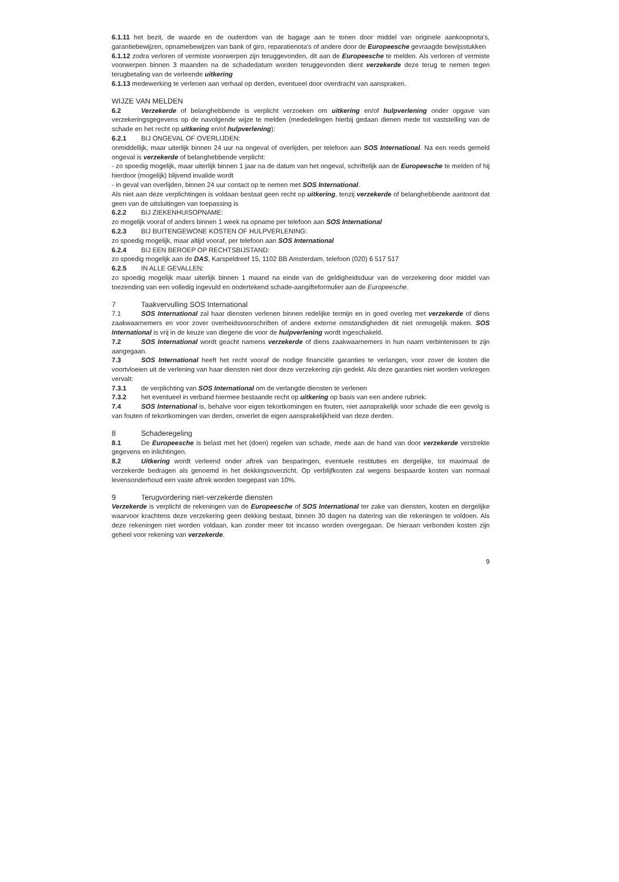6.1.11 het bezit, de waarde en de ouderdom van de bagage aan te tonen door middel van originele aankoopnota's, garantiebewijzen, opnamebewijzen van bank of giro, reparatienota's of andere door de Europeesche gevraagde bewijsstukken
6.1.12 zodra verloren of vermiste voorwerpen zijn teruggevonden, dit aan de Europeesche te melden. Als verloren of vermiste voorwerpen binnen 3 maanden na de schadedatum worden teruggevonden dient verzekerde deze terug te nemen tegen terugbetaling van de verleende uitkering
6.1.13 medewerking te verlenen aan verhaal op derden, eventueel door overdracht van aanspraken.
WIJZE VAN MELDEN
6.2 Verzekerde of belanghebbende is verplicht verzoeken om uitkering en/of hulpverlening onder opgave van verzekeringsgegevens op de navolgende wijze te melden (mededelingen hierbij gedaan dienen mede tot vaststelling van de schade en het recht op uitkering en/of hulpverlening):
6.2.1 BIJ ONGEVAL OF OVERLIJDEN:
onmiddellijk, maar uiterlijk binnen 24 uur na ongeval of overlijden, per telefoon aan SOS International. Na een reeds gemeld ongeval is verzekerde of belanghebbende verplicht:
- zo spoedig mogelijk, maar uiterlijk binnen 1 jaar na de datum van het ongeval, schriftelijk aan de Europeesche te melden of hij hierdoor (mogelijk) blijvend invalide wordt
- in geval van overlijden, binnen 24 uur contact op te nemen met SOS International.
Als niet aan deze verplichtingen is voldaan bestaat geen recht op uitkering, tenzij verzekerde of belanghebbende aantoont dat geen van de uitsluitingen van toepassing is
6.2.2 BIJ ZIEKENHUISOPNAME:
zo mogelijk vooraf of anders binnen 1 week na opname per telefoon aan SOS International
6.2.3 BIJ BUITENGEWONE KOSTEN OF HULPVERLENING:
zo spoedig mogelijk, maar altijd vooraf, per telefoon aan SOS International
6.2.4 BIJ EEN BEROEP OP RECHTSBIJSTAND:
zo spoedig mogelijk aan de DAS, Karspeldreef 15, 1102 BB Amsterdam, telefoon (020) 6 517 517
6.2.5 IN ALLE GEVALLEN:
zo spoedig mogelijk maar uiterlijk binnen 1 maand na einde van de geldigheidsduur van de verzekering door middel van toezending van een volledig ingevuld en ondertekend schade-aangifteformulier aan de Europeesche.
7 Taakvervulling SOS International
7.1 SOS International zal haar diensten verlenen binnen redelijke termijn en in goed overleg met verzekerde of diens zaakwaarnemers en voor zover overheidsvoorschriften of andere externe omstandigheden dit niet onmogelijk maken. SOS International is vrij in de keuze van diegene die voor de hulpverlening wordt ingeschakeld.
7.2 SOS International wordt geacht namens verzekerde of diens zaakwaarnemers in hun naam verbintenissen te zijn aangegaan.
7.3 SOS International heeft het recht vooraf de nodige financiële garanties te verlangen, voor zover de kosten die voortvloeien uit de verlening van haar diensten niet door deze verzekering zijn gedekt. Als deze garanties niet worden verkregen vervalt:
7.3.1 de verplichting van SOS International om de verlangde diensten te verlenen
7.3.2 het eventueel in verband hiermee bestaande recht op uitkering op basis van een andere rubriek.
7.4 SOS International is, behalve voor eigen tekortkomingen en fouten, niet aansprakelijk voor schade die een gevolg is van fouten of tekortkomingen van derden, onverlet de eigen aansprakelijkheid van deze derden.
8 Schaderegeling
8.1 De Europeesche is belast met het (doen) regelen van schade, mede aan de hand van door verzekerde verstrekte gegevens en inlichtingen.
8.2 Uitkering wordt verleend onder aftrek van besparingen, eventuele restituties en dergelijke, tot maximaal de verzekerde bedragen als genoemd in het dekkingsoverzicht. Op verblijfkosten zal wegens bespaarde kosten van normaal levensonderhoud een vaste aftrek worden toegepast van 10%.
9 Terugvordering niet-verzekerde diensten
Verzekerde is verplicht de rekeningen van de Europeesche of SOS International ter zake van diensten, kosten en dergelijke waarvoor krachtens deze verzekering geen dekking bestaat, binnen 30 dagen na datering van die rekeningen te voldoen. Als deze rekeningen niet worden voldaan, kan zonder meer tot incasso worden overgegaan. De hieraan verbonden kosten zijn geheel voor rekening van verzekerde.
9